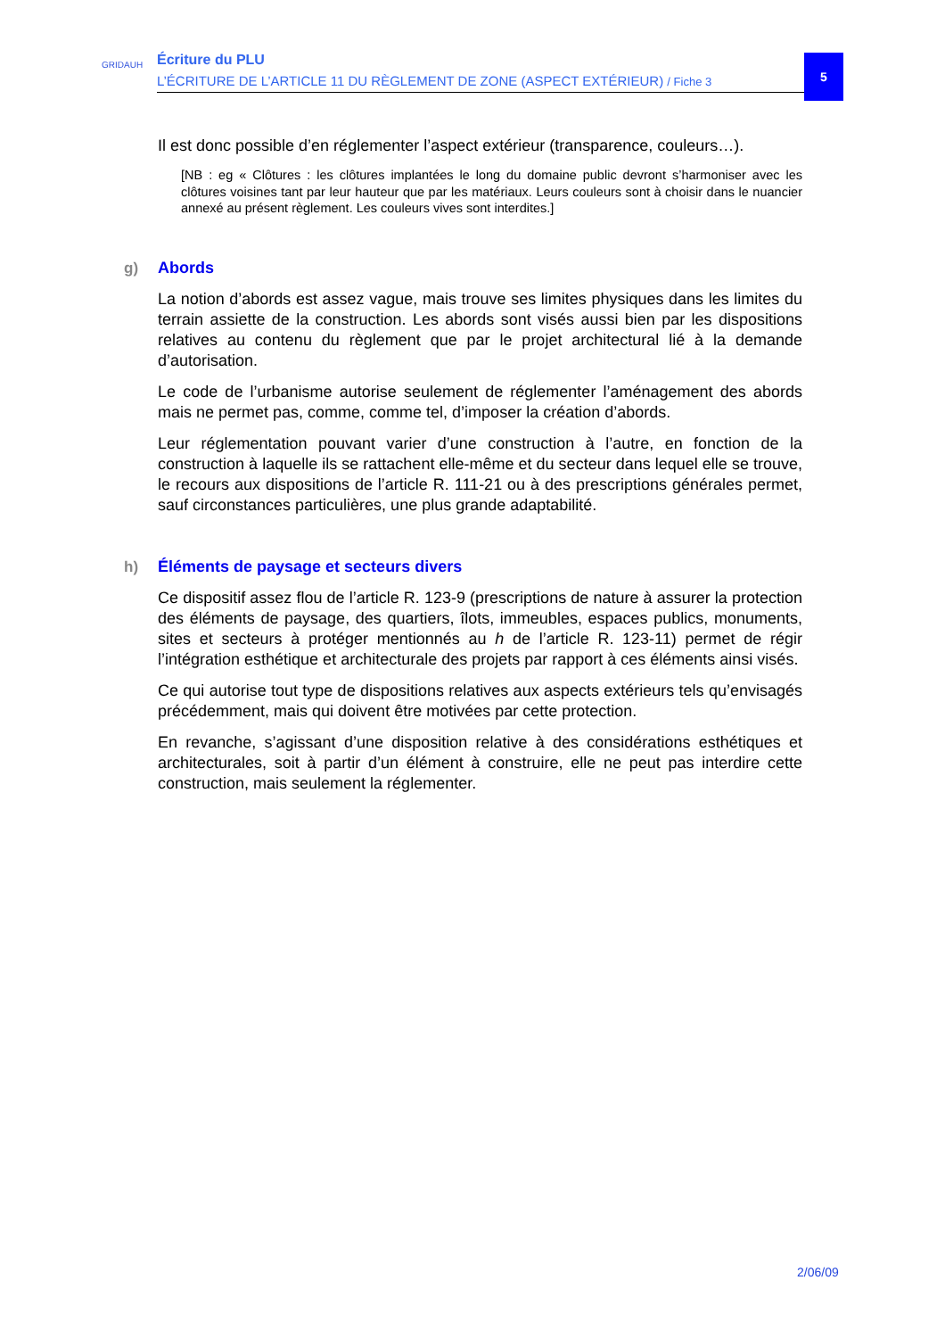GRIDAUH
Écriture du PLU
L’ÉCRITURE DE L’ARTICLE 11 DU RÈGLEMENT DE ZONE (ASPECT EXTÉRIEUR) / Fiche 3
5
Il est donc possible d’en réglementer l’aspect extérieur (transparence, couleurs…).
[NB : eg « Clôtures : les clôtures implantées le long du domaine public devront s’harmoniser avec les clôtures voisines tant par leur hauteur que par les matériaux. Leurs couleurs sont à choisir dans le nuancier annexé au présent règlement. Les couleurs vives sont interdites.]
g) Abords
La notion d’abords est assez vague, mais trouve ses limites physiques dans les limites du terrain assiette de la construction. Les abords sont visés aussi bien par les dispositions relatives au contenu du règlement que par le projet architectural lié à la demande d’autorisation.
Le code de l’urbanisme autorise seulement de réglementer l’aménagement des abords mais ne permet pas, comme, comme tel, d’imposer la création d’abords.
Leur réglementation pouvant varier d’une construction à l’autre, en fonction de la construction à laquelle ils se rattachent elle-même et du secteur dans lequel elle se trouve, le recours aux dispositions de l’article R. 111-21 ou à des prescriptions générales permet, sauf circonstances particulières, une plus grande adaptabilité.
h) Éléments de paysage et secteurs divers
Ce dispositif assez flou de l’article R. 123-9 (prescriptions de nature à assurer la protection des éléments de paysage, des quartiers, îlots, immeubles, espaces publics, monuments, sites et secteurs à protéger mentionnés au h de l’article R. 123-11) permet de régir l’intégration esthétique et architecturale des projets par rapport à ces éléments ainsi visés.
Ce qui autorise tout type de dispositions relatives aux aspects extérieurs tels qu’envisagés précédemment, mais qui doivent être motivées par cette protection.
En revanche, s’agissant d’une disposition relative à des considérations esthétiques et architecturales, soit à partir d’un élément à construire, elle ne peut pas interdire cette construction, mais seulement la réglementer.
2/06/09